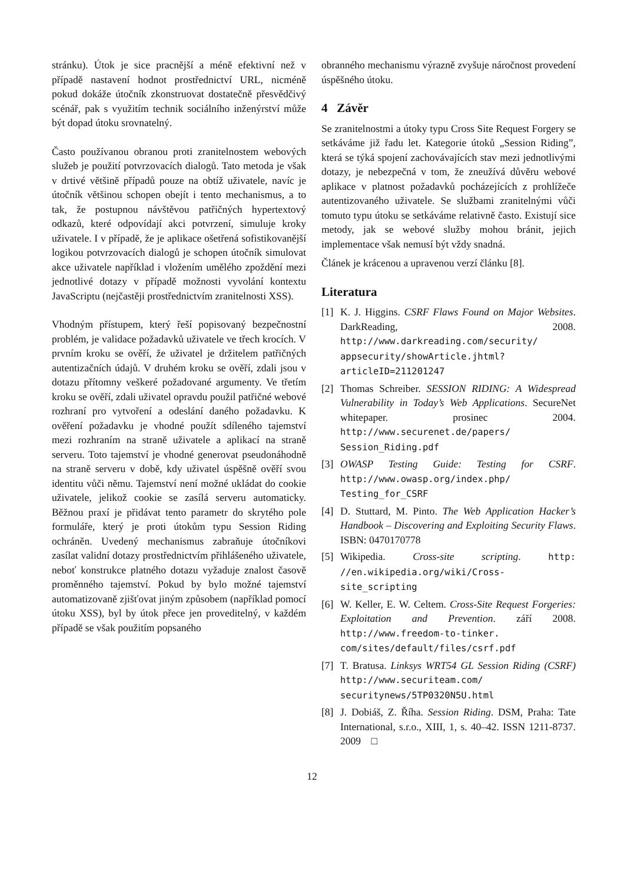stránku). Útok je sice pracnější a méně efektivní než v případě nastavení hodnot prostřednictví URL, nicméně pokud dokáže útočník zkonstruovat dostatečně přesvědčivý scénář, pak s využitím technik sociálního inženýrství může být dopad útoku srovnatelný.
Často používanou obranou proti zranitelnostem webových služeb je použití potvrzovacích dialogů. Tato metoda je však v drtivé většině případů pouze na obtíž uživatele, navíc je útočník většinou schopen obejít i tento mechanismus, a to tak, že postupnou návštěvou patřičných hypertextový odkazů, které odpovídají akci potvrzení, simuluje kroky uživatele. I v případě, že je aplikace ošetřená sofistikovanější logikou potvrzovacích dialogů je schopen útočník simulovat akce uživatele například i vložením umělého zpoždění mezi jednotlivé dotazy v případě možnosti vyvolání kontextu JavaScriptu (nejčastěji prostřednictvím zranitelnosti XSS).
Vhodným přístupem, který řeší popisovaný bezpečnostní problém, je validace požadavků uživatele ve třech krocích. V prvním kroku se ověří, že uživatel je držitelem patřičných autentizačních údajů. V druhém kroku se ověří, zdali jsou v dotazu přítomny veškeré požadované argumenty. Ve třetím kroku se ověří, zdali uživatel opravdu použil patřičné webové rozhraní pro vytvoření a odeslání daného požadavku. K ověření požadavku je vhodné použít sdíleného tajemství mezi rozhraním na straně uživatele a aplikací na straně serveru. Toto tajemství je vhodné generovat pseudonáhodně na straně serveru v době, kdy uživatel úspěšně ověří svou identitu vůči němu. Tajemství není možné ukládat do cookie uživatele, jelikož cookie se zasílá serveru automaticky. Běžnou praxí je přidávat tento parametr do skrytého pole formuláře, který je proti útokům typu Session Riding ochráněn. Uvedený mechanismus zabraňuje útočníkovi zasílat validní dotazy prostřednictvím přihlášeného uživatele, neboť konstrukce platného dotazu vyžaduje znalost časově proměnného tajemství. Pokud by bylo možné tajemství automatizovaně zjišťovat jiným způsobem (například pomocí útoku XSS), byl by útok přece jen proveditelný, v každém případě se však použitím popsaného
obranného mechanismu výrazně zvyšuje náročnost provedení úspěšného útoku.
4 Závěr
Se zranitelnostmi a útoky typu Cross Site Request Forgery se setkáváme již řadu let. Kategorie útoků „Session Riding”, která se týká spojení zachovávajících stav mezi jednotlivými dotazy, je nebezpečná v tom, že zneužívá důvěru webové aplikace v platnost požadavků pocházejících z prohlížeče autentizovaného uživatele. Se službami zranitelnými vůči tomuto typu útoku se setkáváme relativně často. Existují sice metody, jak se webové služby mohou bránit, jejich implementace však nemusí být vždy snadná.
Článek je krácenou a upravenou verzí článku [8].
Literatura
[1] K. J. Higgins. CSRF Flaws Found on Major Websites. DarkReading, 2008. http://www.darkreading.com/security/ appsecurity/showArticle.jhtml? articleID=211201247
[2] Thomas Schreiber. SESSION RIDING: A Widespread Vulnerability in Today’s Web Applications. SecureNet whitepaper. prosinec 2004. http://www.securenet.de/papers/ Session_Riding.pdf
[3] OWASP Testing Guide: Testing for CSRF. http://www.owasp.org/index.php/ Testing_for_CSRF
[4] D. Stuttard, M. Pinto. The Web Application Hacker’s Handbook – Discovering and Exploiting Security Flaws. ISBN: 0470170778
[5] Wikipedia. Cross-site scripting. http: //en.wikipedia.org/wiki/Cross- site_scripting
[6] W. Keller, E. W. Celtem. Cross-Site Request Forgeries: Exploitation and Prevention. září 2008. http://www.freedom-to-tinker. com/sites/default/files/csrf.pdf
[7] T. Bratusa. Linksys WRT54 GL Session Riding (CSRF) http://www.securiteam.com/ securitynews/5TP0320N5U.html
[8] J. Dobiáš, Z. Říha. Session Riding. DSM, Praha: Tate International, s.r.o., XIII, 1, s. 40–42. ISSN 1211-8737. 2009 □
12